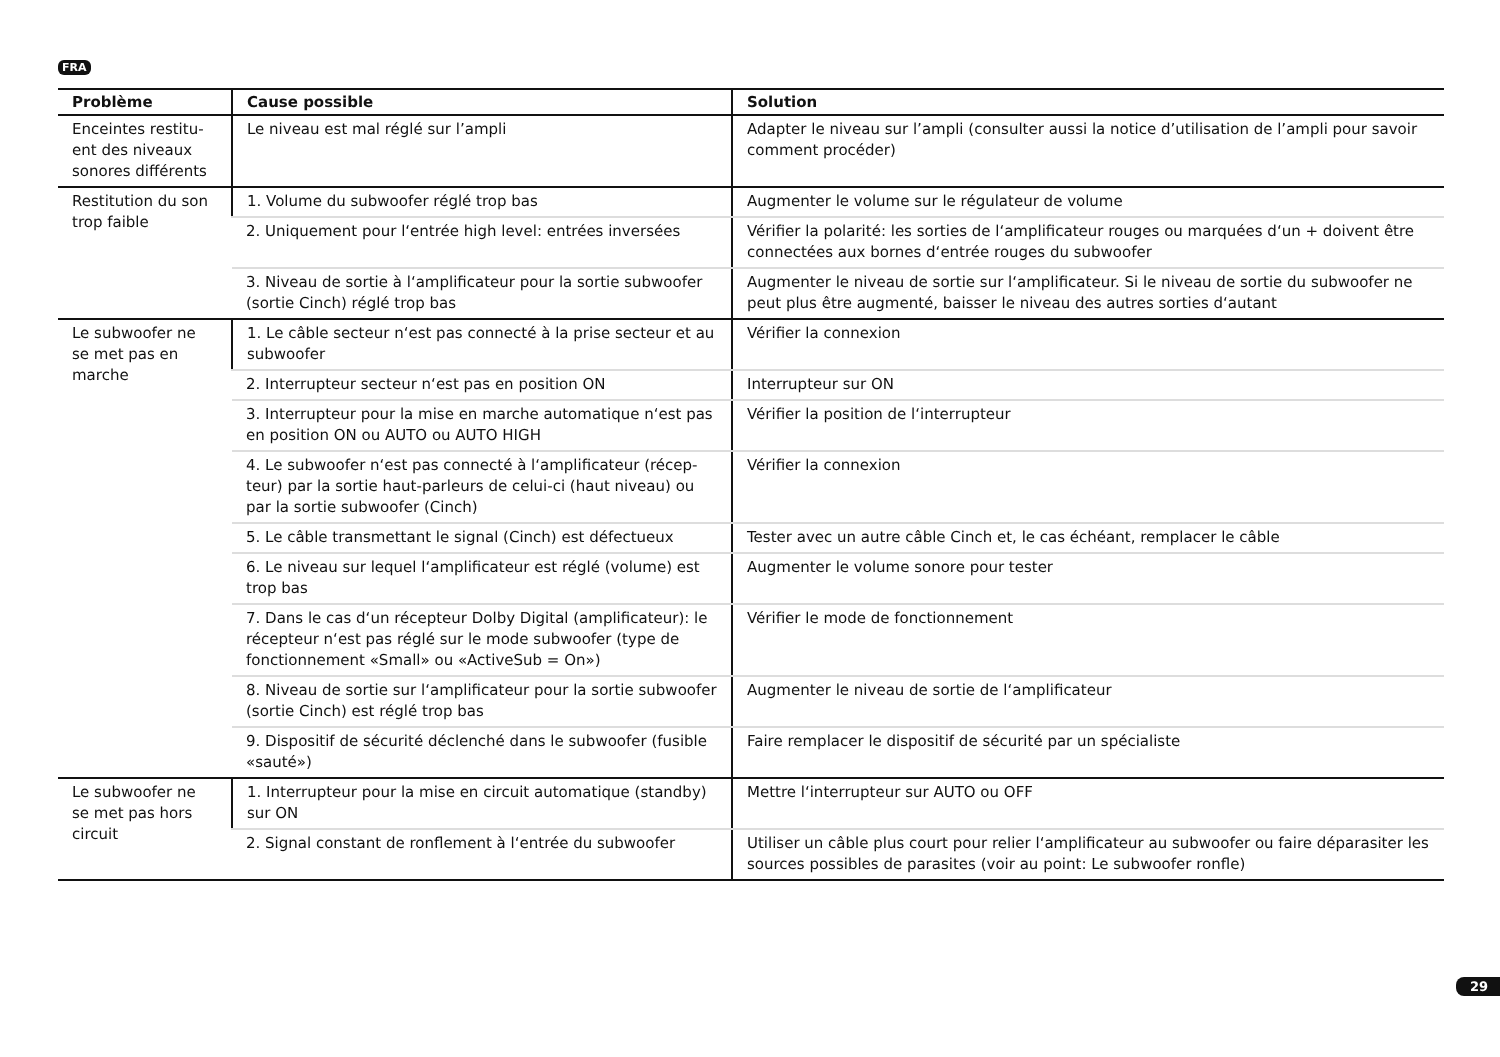FRA
| Problème | Cause possible | Solution |
| --- | --- | --- |
| Enceintes restitu-ent des niveaux sonores différents | Le niveau est mal réglé sur l’ampli | Adapter le niveau sur l’ampli (consulter aussi la notice d’utilisation de l’ampli pour savoir comment procéder) |
| Restitution du son trop faible | 1. Volume du subwoofer réglé trop bas | Augmenter le volume sur le régulateur de volume |
| | 2. Uniquement pour l‘entrée high level: entrées inversées | Vérifier la polarité: les sorties de l‘amplificateur rouges ou marquées d‘un + doivent être connectées aux bornes d‘entrée rouges du subwoofer |
| | 3. Niveau de sortie à l‘amplificateur pour la sortie subwoofer (sortie Cinch) réglé trop bas | Augmenter le niveau de sortie sur l‘amplificateur. Si le niveau de sortie du subwoofer ne peut plus être augmenté, baisser le niveau des autres sorties d‘autant |
| Le subwoofer ne se met pas en marche | 1. Le câble secteur n‘est pas connecté à la prise secteur et au subwoofer | Vérifier la connexion |
| | 2. Interrupteur secteur n‘est pas en position ON | Interrupteur sur ON |
| | 3. Interrupteur pour la mise en marche automatique n‘est pas en position ON ou AUTO ou AUTO HIGH | Vérifier la position de l‘interrupteur |
| | 4. Le subwoofer n‘est pas connecté à l‘amplificateur (récep-teur) par la sortie haut-parleurs de celui-ci (haut niveau) ou par la sortie subwoofer (Cinch) | Vérifier la connexion |
| | 5. Le câble transmettant le signal (Cinch) est défectueux | Tester avec un autre câble Cinch et, le cas échéant, remplacer le câble |
| | 6. Le niveau sur lequel l‘amplificateur est réglé (volume) est trop bas | Augmenter le volume sonore pour tester |
| | 7. Dans le cas d‘un récepteur Dolby Digital (amplificateur): le récepteur n‘est pas réglé sur le mode subwoofer (type de fonctionnement «Small» ou «ActiveSub = On») | Vérifier le mode de fonctionnement |
| | 8. Niveau de sortie sur l‘amplificateur pour la sortie subwoofer (sortie Cinch) est réglé trop bas | Augmenter le niveau de sortie de l‘amplificateur |
| | 9. Dispositif de sécurité déclenché dans le subwoofer (fusible «sauté») | Faire remplacer le dispositif de sécurité par un spécialiste |
| Le subwoofer ne se met pas hors circuit | 1. Interrupteur pour la mise en circuit automatique (standby) sur ON | Mettre l‘interrupteur sur AUTO ou OFF |
| | 2. Signal constant de ronflement à l‘entrée du subwoofer | Utiliser un câble plus court pour relier l‘amplificateur au subwoofer ou faire déparasiter les sources possibles de parasites (voir au point: Le subwoofer ronfle) |
29